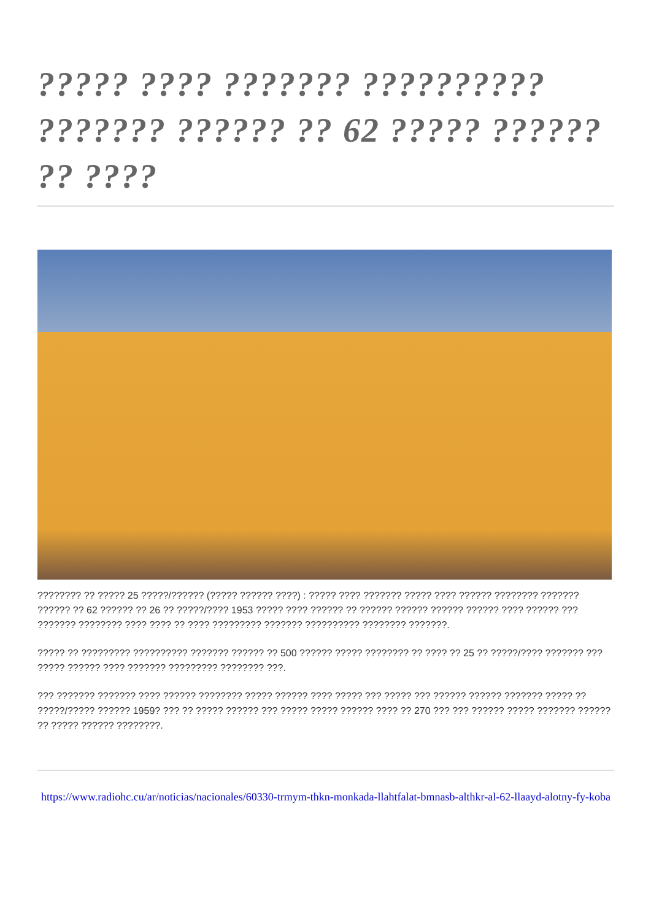????? ???? ??????? ?????????? ??????? ?????? ?? 62 ????? ?????? ?? ????
???????? ?? ????? 25 ?????/?????? (????? ?????? ????) : ????? ???? ??????? ????? ???? ?????? ???????? ??????? ?????? ?? 62 ?????? ?? 26 ?? ?????/???? 1953 ????? ???? ?????? ?? ?????? ?????? ?????? ?????? ???? ?????? ??? ??????? ???????? ???? ???? ?? ???? ????????? ??????? ?????????? ???????? ???????.
????? ?? ????????? ?????????? ??????? ?????? ?? 500 ?????? ????? ???????? ?? ???? ?? 25 ?? ?????/???? ??????? ??? ????? ?????? ???? ??????? ????????? ???????? ???.
??? ??????? ??????? ???? ?????? ???????? ????? ?????? ???? ????? ??? ????? ??? ?????? ?????? ??????? ????? ?? ?????/????? ?????? 1959? ??? ?? ????? ?????? ??? ????? ????? ?????? ???? ?? 270 ??? ??? ?????? ????? ??????? ?????? ?? ????? ?????? ????????.
https://www.radiohc.cu/ar/noticias/nacionales/60330-trmym-thkn-monkada-llahtfalat-bmnasb-althkr-al-62-llaayd-alotny-fy-koba